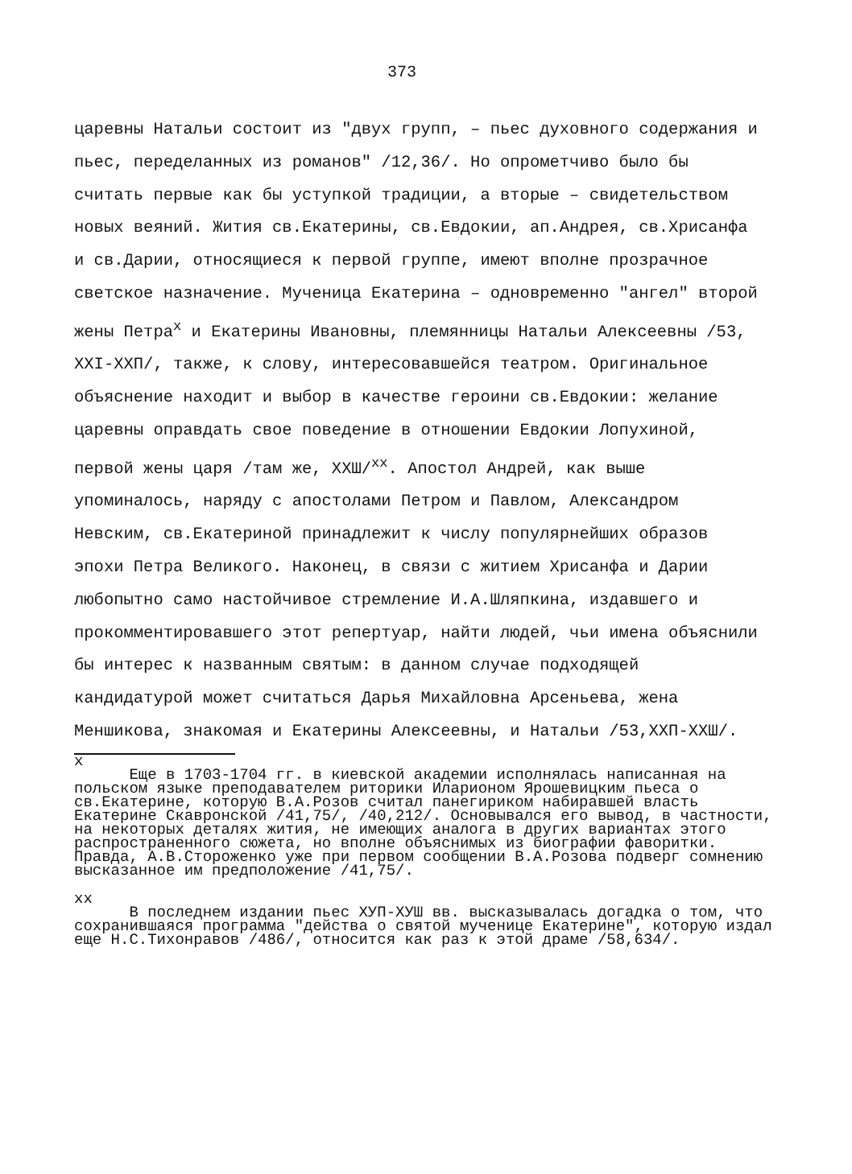373
царевны Натальи состоит из "двух групп, – пьес духовного содержания и пьес, переделанных из романов" /12,36/. Но опрометчиво было бы считать первые как бы уступкой традиции, а вторые – свидетельством новых веяний. Жития св.Екатерины, св.Евдокии, ап.Андрея, св.Хрисанфа и св.Дарии, относящиеся к первой группе, имеют вполне прозрачное светское назначение. Мученица Екатерина – одновременно "ангел" второй жены Петра<sup>х</sup> и Екатерины Ивановны, племянницы Натальи Алексеевны /53, ХХI-ХХП/, также, к слову, интересовавшейся театром. Оригинальное объяснение находит и выбор в качестве героини св.Евдокии: желание царевны оправдать свое поведение в отношении Евдокии Лопухиной, первой жены царя /там же, ХХШ/<sup>хх</sup>. Апостол Андрей, как выше упоминалось, наряду с апостолами Петром и Павлом, Александром Невским, св.Екатериной принадлежит к числу популярнейших образов эпохи Петра Великого. Наконец, в связи с житием Хрисанфа и Дарии любопытно само настойчивое стремление И.А.Шляпкина, издавшего и прокомментировавшего этот репертуар, найти людей, чьи имена объяснили бы интерес к названным святым: в данном случае подходящей кандидатурой может считаться Дарья Михайловна Арсеньева, жена Меншикова, знакомая и Екатерины Алексеевны, и Натальи /53,ХХП-ХХШ/.
х
Еще в 1703-1704 гг. в киевской академии исполнялась написанная на польском языке преподавателем риторики Иларионом Ярошевицким пьеса о св.Екатерине, которую В.А.Розов считал панегириком набиравшей власть Екатерине Скавронской /41,75/, /40,212/. Основывался его вывод, в частности, на некоторых деталях жития, не имеющих аналога в других вариантах этого распространенного сюжета, но вполне объяснимых из биографии фаворитки. Правда, А.В.Стороженко уже при первом сообщении В.А.Розова подверг сомнению высказанное им предположение /41,75/.
хх
В последнем издании пьес ХУП-ХУШ вв. высказывалась догадка о том, что сохранившаяся программа "действа о святой мученице Екатерине", которую издал еще Н.С.Тихонравов /486/, относится как раз к этой драме /58,634/.